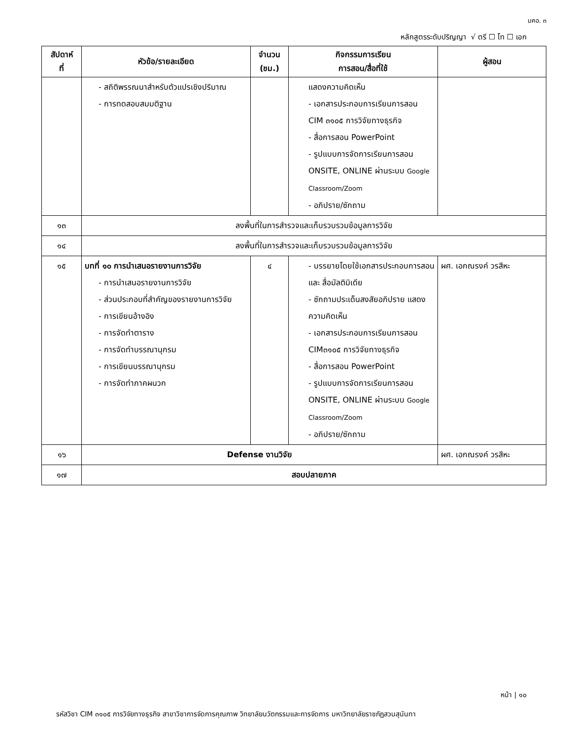มคอ. ๓
หลักสูตรระดับปริญญา √ ตรี ☐ โท ☐ เอก
| สัปดาห์ ที่ | หัวข้อ/รายละเอียด | จำนวน (ชม.) | กิจกรรมการเรียน การสอน/สื่อที่ใช้ | ผู้สอน |
| --- | --- | --- | --- | --- |
| | - สถิติพรรณนาสำหรับตัวแปรเชิงปริมาณ - การทดสอบสมมติฐาน | | แสดงความคิดเห็น - เอกสารประกอบการเรียนการสอน CIM ๓๑๐๕ การวิจัยทางธุรกิจ - สื่อการสอน PowerPoint - รูปแบบการจัดการเรียนการสอน ONSITE, ONLINE ผ่านระบบ Google Classroom/Zoom - อภิปราย/ซักถาม | |
| ๑๓ | ลงพื้นที่ในการสำรวจและเก็บรวบรวมข้อมูลการวิจัย | | | |
| ๑๔ | ลงพื้นที่ในการสำรวจและเก็บรวบรวมข้อมูลการวิจัย | | | |
| ๑๕ | บทที่ ๑๐ การนำเสนอรายงานการวิจัย - การนำเสนอรายงานการวิจัย - ส่วนประกอบที่สำคัญของรายงานการวิจัย - การเขียนอ้างอิง - การจัดทำตาราง - การจัดทำบรรณานุกรม - การเขียนบรรณานุกรม - การจัดทำภาคผนวก | ๔ | - บรรยายโดยใช้เอกสารประกอบการสอน และ สื่อมัลติมิเดีย - ซักถามประเด็นสงสัยอภิปราย แสดงความคิดเห็น - เอกสารประกอบการเรียนการสอน CIM๓๑๐๕ การวิจัยทางธุรกิจ - สื่อการสอน PowerPoint - รูปแบบการจัดการเรียนการสอน ONSITE, ONLINE ผ่านระบบ Google Classroom/Zoom - อภิปราย/ซักถาม | ผศ. เอกณรงค์ วรสีหะ |
| ๑๖ | Defense งานวิจัย | | | ผศ. เอกณรงค์ วรสีหะ |
| ๑๗ | สอบปลายภาค | | | |
หน้า | ๑๐
รหัสวิชา CIM ๓๑๐๕ การวิจัยทางธุรกิจ สาขาวิชาการจัดการคุณภาพ วิทยาลัยนวัตกรรมและการจัดการ มหาวิทยาลัยราชภัฏสวนสุนันทา